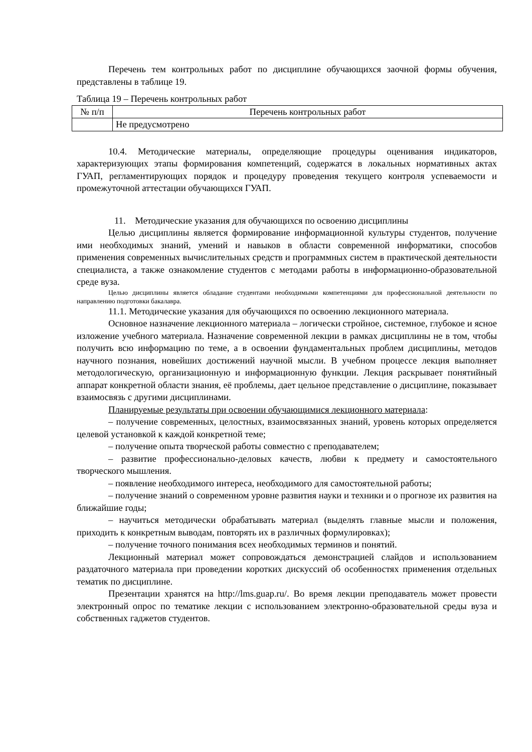Перечень тем контрольных работ по дисциплине обучающихся заочной формы обучения, представлены в таблице 19.
Таблица 19 – Перечень контрольных работ
| № п/п | Перечень контрольных работ |
| --- | --- |
| | Не предусмотрено |
10.4. Методические материалы, определяющие процедуры оценивания индикаторов, характеризующих этапы формирования компетенций, содержатся в локальных нормативных актах ГУАП, регламентирующих порядок и процедуру проведения текущего контроля успеваемости и промежуточной аттестации обучающихся ГУАП.
11. Методические указания для обучающихся по освоению дисциплины
Целью дисциплины является формирование информационной культуры студентов, получение ими необходимых знаний, умений и навыков в области современной информатики, способов применения современных вычислительных средств и программных систем в практической деятельности специалиста, а также ознакомление студентов с методами работы в информационно-образовательной среде вуза.
Целью дисциплины является обладание студентами необходимыми компетенциями для профессиональной деятельности по направлению подготовки бакалавра.
11.1. Методические указания для обучающихся по освоению лекционного материала.
Основное назначение лекционного материала – логически стройное, системное, глубокое и ясное изложение учебного материала. Назначение современной лекции в рамках дисциплины не в том, чтобы получить всю информацию по теме, а в освоении фундаментальных проблем дисциплины, методов научного познания, новейших достижений научной мысли. В учебном процессе лекция выполняет методологическую, организационную и информационную функции. Лекция раскрывает понятийный аппарат конкретной области знания, её проблемы, дает цельное представление о дисциплине, показывает взаимосвязь с другими дисциплинами.
Планируемые результаты при освоении обучающимися лекционного материала:
– получение современных, целостных, взаимосвязанных знаний, уровень которых определяется целевой установкой к каждой конкретной теме;
– получение опыта творческой работы совместно с преподавателем;
– развитие профессионально-деловых качеств, любви к предмету и самостоятельного творческого мышления.
– появление необходимого интереса, необходимого для самостоятельной работы;
– получение знаний о современном уровне развития науки и техники и о прогнозе их развития на ближайшие годы;
– научиться методически обрабатывать материал (выделять главные мысли и положения, приходить к конкретным выводам, повторять их в различных формулировках);
– получение точного понимания всех необходимых терминов и понятий.
Лекционный материал может сопровождаться демонстрацией слайдов и использованием раздаточного материала при проведении коротких дискуссий об особенностях применения отдельных тематик по дисциплине.
Презентации хранятся на http://lms.guap.ru/. Во время лекции преподаватель может провести электронный опрос по тематике лекции с использованием электронно-образовательной среды вуза и собственных гаджетов студентов.